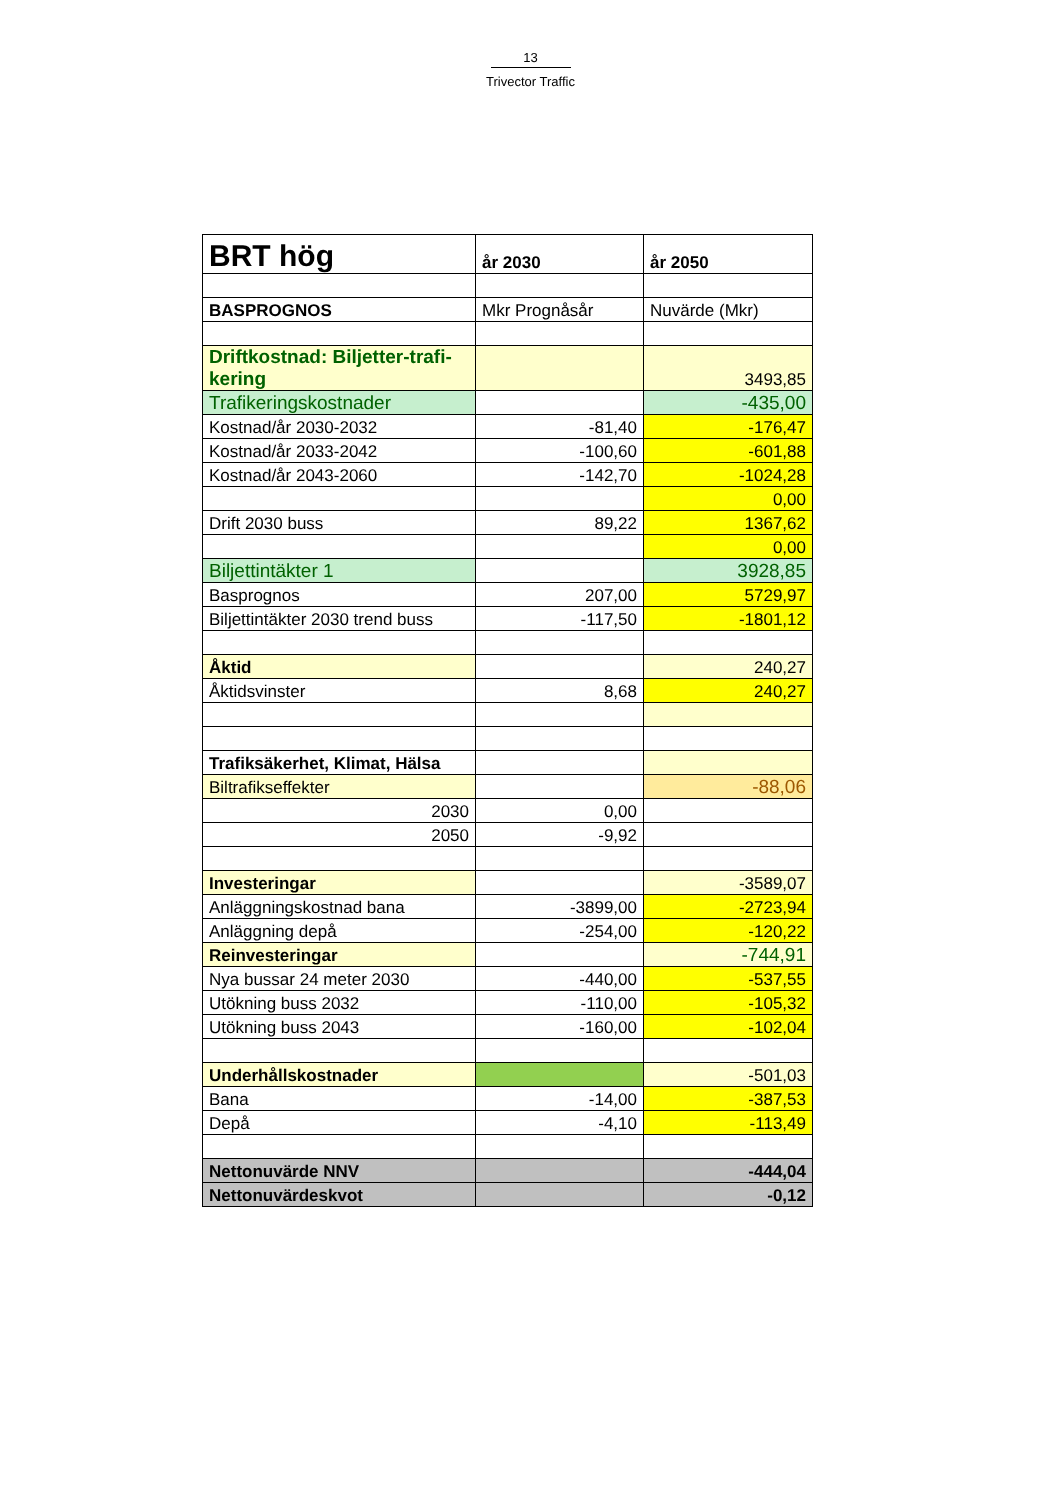13
Trivector Traffic
| BRT hög | år 2030 | år 2050 |
| BASPROGNOS | Mkr Prognåsår | Nuvärde (Mkr) |
| Driftkostnad: Biljetter-trafi-kering | | 3493,85 |
| Trafikeringskostnader | | -435,00 |
| Kostnad/år 2030-2032 | -81,40 | -176,47 |
| Kostnad/år 2033-2042 | -100,60 | -601,88 |
| Kostnad/år 2043-2060 | -142,70 | -1024,28 |
| | | 0,00 |
| Drift 2030 buss | 89,22 | 1367,62 |
| | | 0,00 |
| Biljettintäkter 1 | | 3928,85 |
| Basprognos | 207,00 | 5729,97 |
| Biljettintäkter 2030 trend buss | -117,50 | -1801,12 |
| Åktid | | 240,27 |
| Åktidsvinster | 8,68 | 240,27 |
| Trafiksäkerhet, Klimat, Hälsa | | |
| Biltrafikseffekter | | -88,06 |
| 2030 | 0,00 | |
| 2050 | -9,92 | |
| Investeringar | | -3589,07 |
| Anläggningskostnad bana | -3899,00 | -2723,94 |
| Anläggning depå | -254,00 | -120,22 |
| Reinvesteringar | | -744,91 |
| Nya bussar 24 meter 2030 | -440,00 | -537,55 |
| Utökning buss 2032 | -110,00 | -105,32 |
| Utökning buss 2043 | -160,00 | -102,04 |
| Underhållskostnader | | -501,03 |
| Bana | -14,00 | -387,53 |
| Depå | -4,10 | -113,49 |
| Nettonuvärde NNV | | -444,04 |
| Nettonuvärdeskvot | | -0,12 |